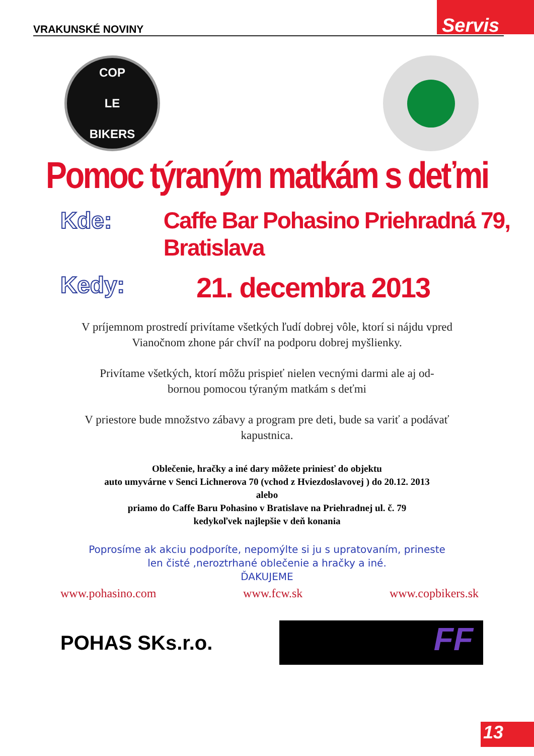VRAKUNSKÉ NOVINY
Servis
COP
LE
BIKERS
Pomoc týraným matkám s deťmi
Kde: Caffe Bar Pohasino Priehradná 79, Bratislava
Kedy:
21. decembra 2013
V príjemnom prostredí privítame všetkých ľudí dobrej vôle, ktorí si nájdu vpred Vianočnom zhone pár chvíľ na podporu dobrej myšlienky.
Privítame všetkých, ktorí môžu prispieť nielen vecnými darmi ale aj od-
bornou pomocou týraným matkám s deťmi
V priestore bude množstvo zábavy a program pre deti, bude sa variť a podávať kapustnica.
Oblečenie, hračky a iné dary môžete priniesť do objektu
auto umyvárne v Senci Lichnerova 70 (vchod z Hviezdoslavovej ) do 20.12. 2013
alebo
priamo do Caffe Baru Pohasino v Bratislave na Priehradnej ul. č. 79
kedykoľvek najlepšie v deň konania
Poprosíme ak akciu podporíte, nepomýlte si ju s upratovaním, prineste
len čisté ,neroztrhané oblečenie a hračky a iné.
ĎAKUJEME
www.pohasino.com www.fcw.sk www.copbikers.sk
POHAS SKs.r.o.
FF
13